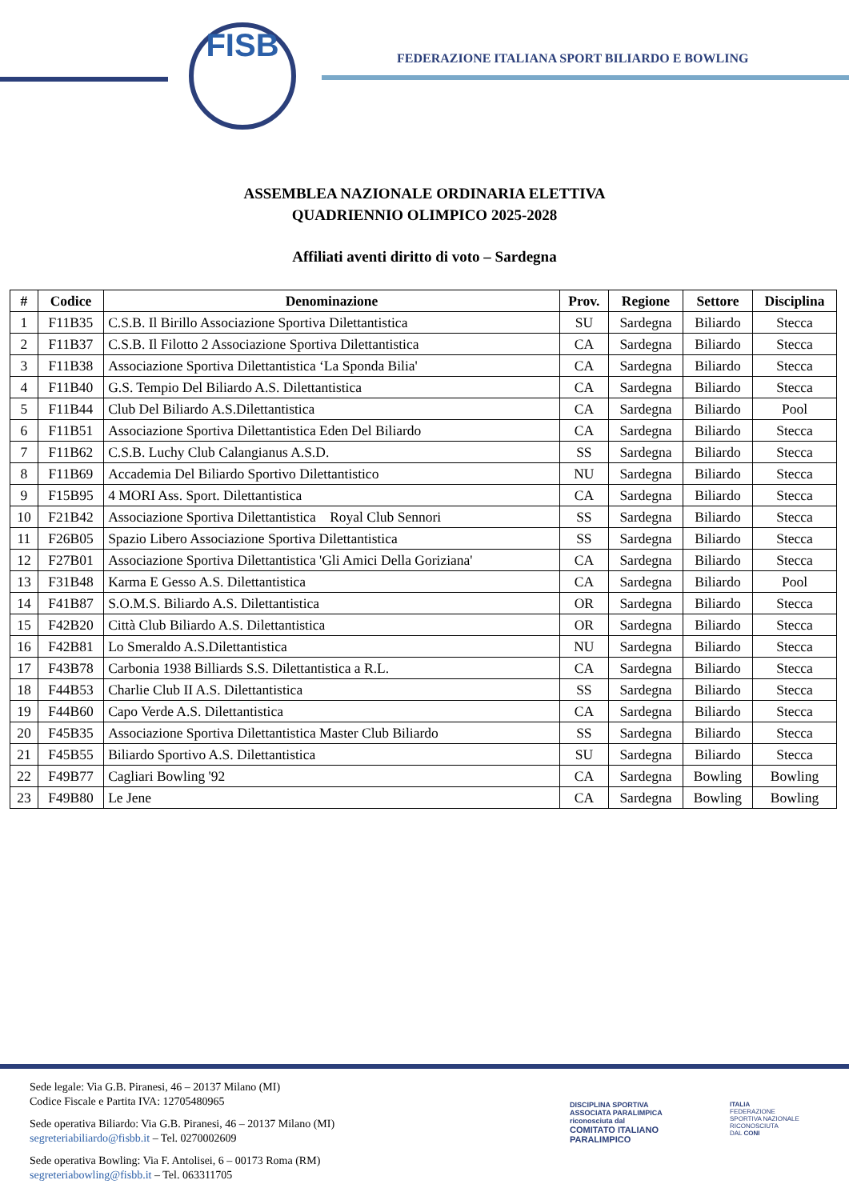FISB
FEDERAZIONE ITALIANA SPORT BILIARDO E BOWLING
ASSEMBLEA NAZIONALE ORDINARIA ELETTIVA
QUADRIENNIO OLIMPICO 2025-2028
Affiliati aventi diritto di voto – Sardegna
| # | Codice | Denominazione | Prov. | Regione | Settore | Disciplina |
| --- | --- | --- | --- | --- | --- | --- |
| 1 | F11B35 | C.S.B. Il Birillo Associazione Sportiva Dilettantistica | SU | Sardegna | Biliardo | Stecca |
| 2 | F11B37 | C.S.B. Il Filotto 2 Associazione Sportiva Dilettantistica | CA | Sardegna | Biliardo | Stecca |
| 3 | F11B38 | Associazione Sportiva Dilettantistica ‘La Sponda Bilia' | CA | Sardegna | Biliardo | Stecca |
| 4 | F11B40 | G.S. Tempio Del Biliardo A.S. Dilettantistica | CA | Sardegna | Biliardo | Stecca |
| 5 | F11B44 | Club Del Biliardo A.S.Dilettantistica | CA | Sardegna | Biliardo | Pool |
| 6 | F11B51 | Associazione Sportiva Dilettantistica Eden Del Biliardo | CA | Sardegna | Biliardo | Stecca |
| 7 | F11B62 | C.S.B. Luchy Club Calangianus A.S.D. | SS | Sardegna | Biliardo | Stecca |
| 8 | F11B69 | Accademia Del Biliardo Sportivo Dilettantistico | NU | Sardegna | Biliardo | Stecca |
| 9 | F15B95 | 4 MORI Ass. Sport. Dilettantistica | CA | Sardegna | Biliardo | Stecca |
| 10 | F21B42 | Associazione Sportiva Dilettantistica Royal Club Sennori | SS | Sardegna | Biliardo | Stecca |
| 11 | F26B05 | Spazio Libero Associazione Sportiva Dilettantistica | SS | Sardegna | Biliardo | Stecca |
| 12 | F27B01 | Associazione Sportiva Dilettantistica 'Gli Amici Della Goriziana' | CA | Sardegna | Biliardo | Stecca |
| 13 | F31B48 | Karma E Gesso A.S. Dilettantistica | CA | Sardegna | Biliardo | Pool |
| 14 | F41B87 | S.O.M.S. Biliardo A.S. Dilettantistica | OR | Sardegna | Biliardo | Stecca |
| 15 | F42B20 | Città Club Biliardo A.S. Dilettantistica | OR | Sardegna | Biliardo | Stecca |
| 16 | F42B81 | Lo Smeraldo A.S.Dilettantistica | NU | Sardegna | Biliardo | Stecca |
| 17 | F43B78 | Carbonia 1938 Billiards S.S. Dilettantistica a R.L. | CA | Sardegna | Biliardo | Stecca |
| 18 | F44B53 | Charlie Club II A.S. Dilettantistica | SS | Sardegna | Biliardo | Stecca |
| 19 | F44B60 | Capo Verde A.S. Dilettantistica | CA | Sardegna | Biliardo | Stecca |
| 20 | F45B35 | Associazione Sportiva Dilettantistica Master Club Biliardo | SS | Sardegna | Biliardo | Stecca |
| 21 | F45B55 | Biliardo Sportivo A.S. Dilettantistica | SU | Sardegna | Biliardo | Stecca |
| 22 | F49B77 | Cagliari Bowling '92 | CA | Sardegna | Bowling | Bowling |
| 23 | F49B80 | Le Jene | CA | Sardegna | Bowling | Bowling |
Sede legale: Via G.B. Piranesi, 46 – 20137 Milano (MI)
Codice Fiscale e Partita IVA: 12705480965
Sede operativa Biliardo: Via G.B. Piranesi, 46 – 20137 Milano (MI)
segreteriabiliardo@fisbb.it – Tel. 0270002609
Sede operativa Bowling: Via F. Antolisei, 6 – 00173 Roma (RM)
segreteriabowling@fisbb.it – Tel. 063311705
DISCIPLINA SPORTIVA
ASSOCIATA PARALIMPICA
riconosciuta dal
COMITATO ITALIANO
PARALIMPICO
ITALIA
FEDERAZIONE
SPORTIVA NAZIONALE
RICONOSCIUTA
DAL CONI